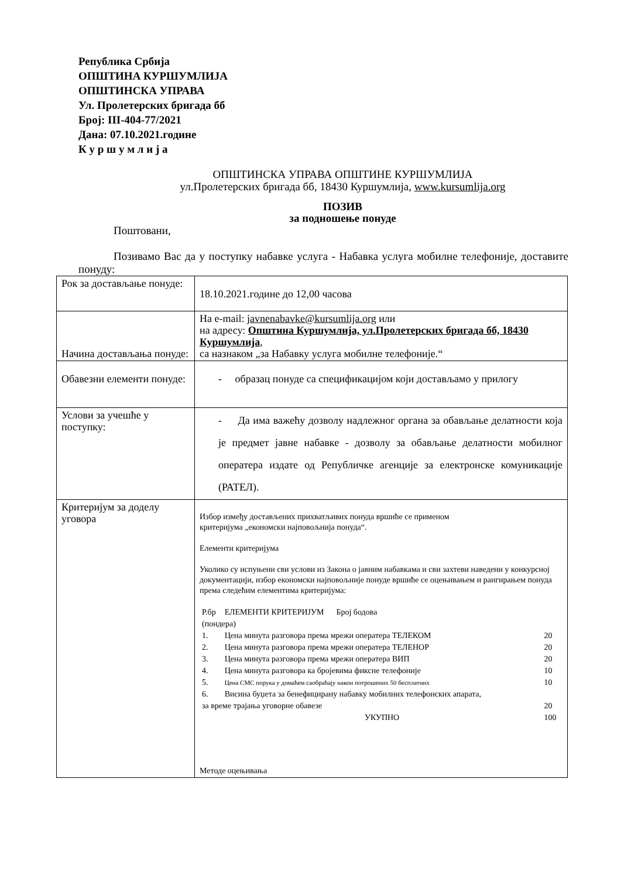Република Србија
ОПШТИНА КУРШУМЛИЈА
ОПШТИНСКА УПРАВА
Ул. Пролетерских бригада бб
Број: III-404-77/2021
Дана: 07.10.2021.године
К у р ш у м л и ј а
ОПШТИНСКА УПРАВА ОПШТИНЕ КУРШУМЛИЈА
ул.Пролетерских бригада бб, 18430 Куршумлија, www.kursumlija.org
ПОЗИВ
за подношење понуде
Поштовани,
Позивамо Вас да у поступку набавке услуга - Набавка услуга мобилне телефоније, доставите понуду:
| Рок за достављање понуде: | 18.10.2021.године до 12,00 часова |
| Начина достављања понуде: | На e-mail: javnenabavke@kursumlija.org или на адресу: Општина Куршумлија, ул.Пролетерских бригада бб, 18430 Куршумлија , са назнаком „за Набавку услуга мобилне телефоније.“ |
| Обавезни елементи понуде: | - образац понуде са спецификацијом који достављамо у прилогу |
| Услови за учешће у поступку: | - Да има важећу дозволу надлежног органа за обављање делатности која је предмет јавне набавке - дозволу за обављање делатности мобилног оператера издате од Републичке агенције за електронске комуникације (РАТЕЛ). |
| Критеријум за доделу уговора | Избор између достављених прихватљивих понуда вршиће се применом критеријума „економски најповољнија понуда“. Елементи критеријума Уколико су испуњени сви услови из Закона о јавним набавкама и сви захтеви наведени у конкурсној документацији, избор економски најповољније понуде вршиће се оцењивањем и рангирањем понуда према следећим елементима критеријума: / Р.бр / ЕЛЕМЕНТИ КРИТЕРИЈУМ Број бодова / / / (пондера) / / / / 1. / Цена минута разговора према мрежи оператера ТЕЛЕКОМ / 20 / / 2. / Цена минута разговора према мрежи оператера ТЕЛЕНОР / 20 / / 3. / Цена минута разговора према мрежи оператера ВИП / 20 / / 4. / Цена минута разговора ка бројевима фиксне телефоније / 10 / / 5. / Цена СМС порука у домаћем саобраћају након потрошених 50 бесплатних / 10 / / 6. / Висина буџета за бенефицирану набавку мобилних телефонских апарата, / / / за време трајања уговорне обавезе / / 20 / / / УКУПНО / 100 / Методе оцењивања |